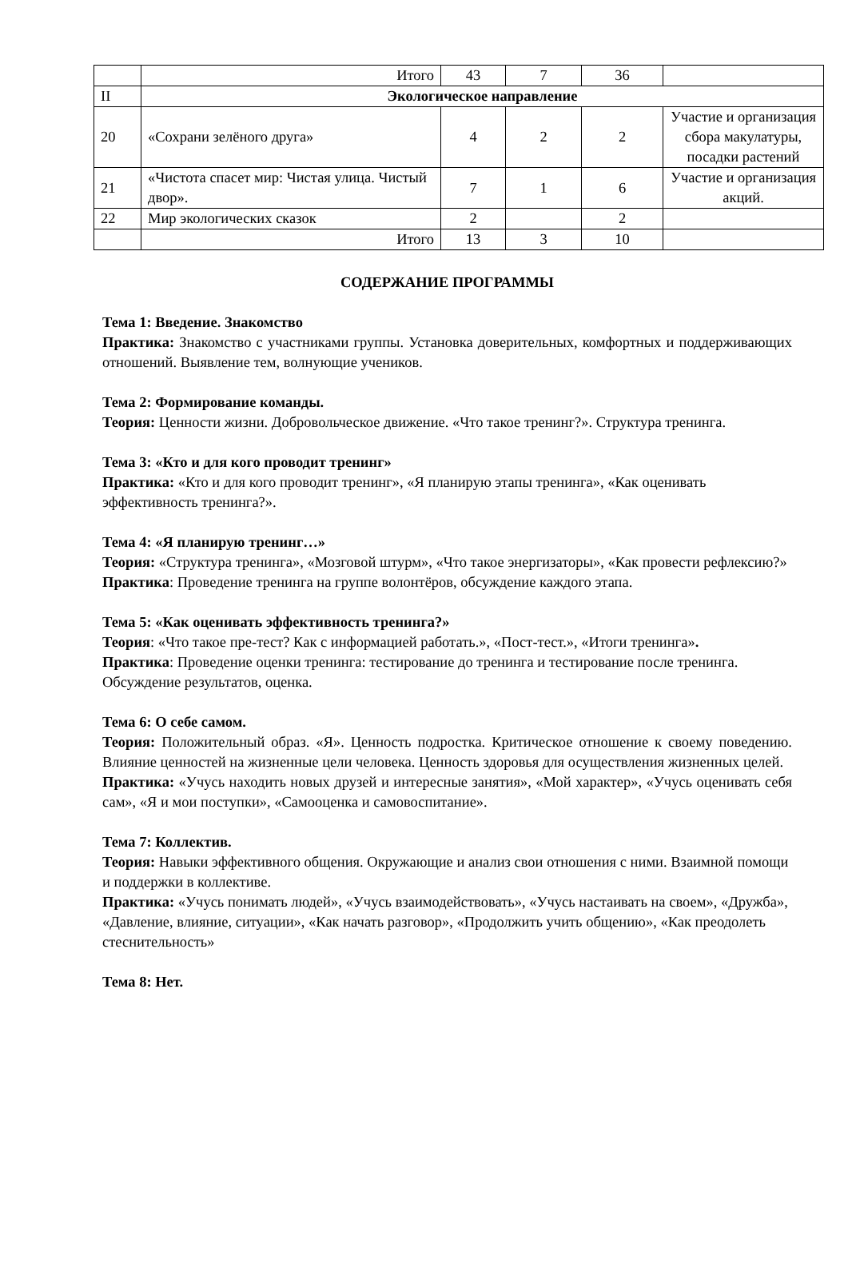| | Итого | 43 | 7 | 36 | |
| II | Экологическое направление | | | | |
| 20 | «Сохрани зелёного друга» | 4 | 2 | 2 | Участие и организация сбора макулатуры, посадки растений |
| 21 | «Чистота спасет мир: Чистая улица. Чистый двор». | 7 | 1 | 6 | Участие и организация акций. |
| 22 | Мир экологических сказок | 2 | | 2 | |
| | Итого | 13 | 3 | 10 | |
СОДЕРЖАНИЕ ПРОГРАММЫ
Тема 1: Введение. Знакомство
Практика: Знакомство с участниками группы. Установка доверительных, комфортных и поддерживающих отношений. Выявление тем, волнующие учеников.
Тема 2: Формирование команды.
Теория: Ценности жизни. Добровольческое движение. «Что такое тренинг?». Структура тренинга.
Тема 3: «Кто и для кого проводит тренинг»
Практика: «Кто и для кого проводит тренинг», «Я планирую этапы тренинга», «Как оценивать эффективность тренинга?».
Тема 4: «Я планирую тренинг…»
Теория: «Структура тренинга», «Мозговой штурм», «Что такое энергизаторы», «Как провести рефлексию?»
Практика: Проведение тренинга на группе волонтёров, обсуждение каждого этапа.
Тема 5: «Как оценивать эффективность тренинга?»
Теория: «Что такое пре-тест? Как с информацией работать.», «Пост-тест.», «Итоги тренинга».
Практика: Проведение оценки тренинга: тестирование до тренинга и тестирование после тренинга. Обсуждение результатов, оценка.
Тема 6: О себе самом.
Теория: Положительный образ. «Я». Ценность подростка. Критическое отношение к своему поведению. Влияние ценностей на жизненные цели человека. Ценность здоровья для осуществления жизненных целей.
Практика: «Учусь находить новых друзей и интересные занятия», «Мой характер», «Учусь оценивать себя сам», «Я и мои поступки», «Самооценка и самовоспитание».
Тема 7: Коллектив.
Теория: Навыки эффективного общения. Окружающие и анализ свои отношения с ними. Взаимной помощи и поддержки в коллективе.
Практика: «Учусь понимать людей», «Учусь взаимодействовать», «Учусь настаивать на своем», «Дружба», «Давление, влияние, ситуации», «Как начать разговор», «Продолжить учить общению», «Как преодолеть стеснительность»
Тема 8: Нет.